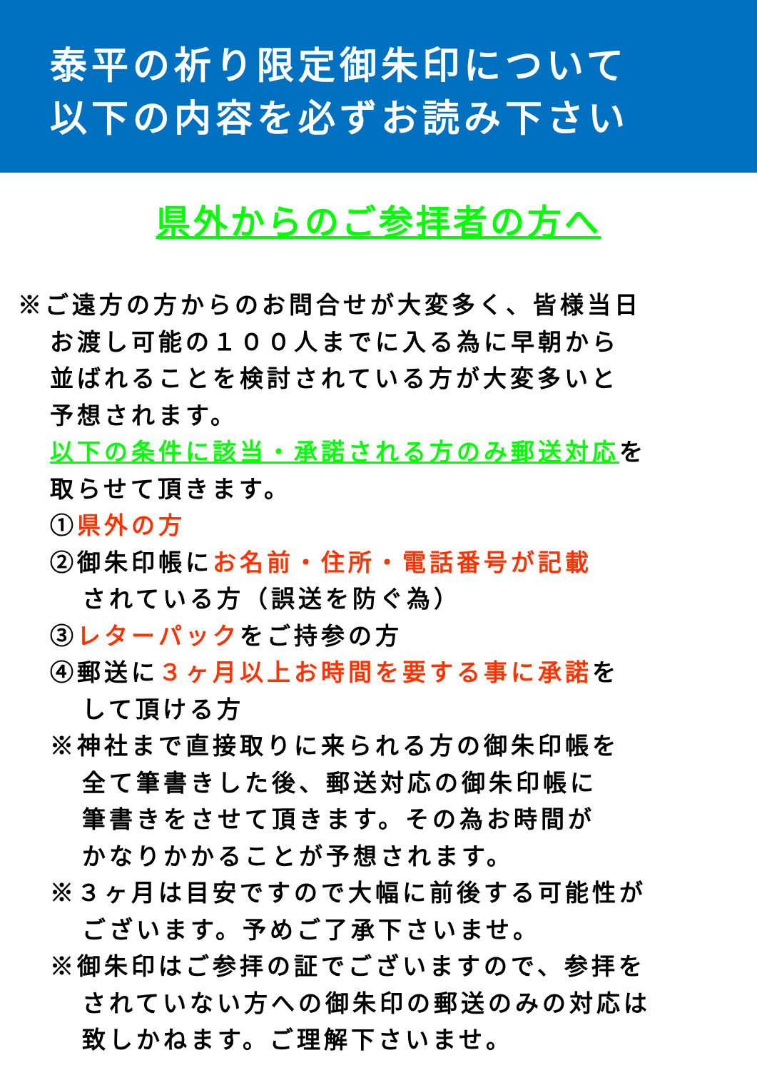泰平の祈り限定御朱印について
以下の内容を必ずお読み下さい
県外からのご参拝者の方へ
※ご遠方の方からのお問合せが大変多く、皆様当日
お渡し可能の１００人までに入る為に早朝から
並ばれることを検討されている方が大変多いと
予想されます。
以下の条件に該当・承諾される方のみ郵送対応を
取らせて頂きます。
①県外の方
②御朱印帳にお名前・住所・電話番号が記載
されている方（誤送を防ぐ為）
③レターパックをご持参の方
④郵送に３ヶ月以上お時間を要する事に承諾を
して頂ける方
※神社まで直接取りに来られる方の御朱印帳を
全て筆書きした後、郵送対応の御朱印帳に
筆書きをさせて頂きます。その為お時間が
かなりかかることが予想されます。
※３ヶ月は目安ですので大幅に前後する可能性が
ございます。予めご了承下さいませ。
※御朱印はご参拝の証でございますので、参拝を
されていない方への御朱印の郵送のみの対応は
致しかねます。ご理解下さいませ。